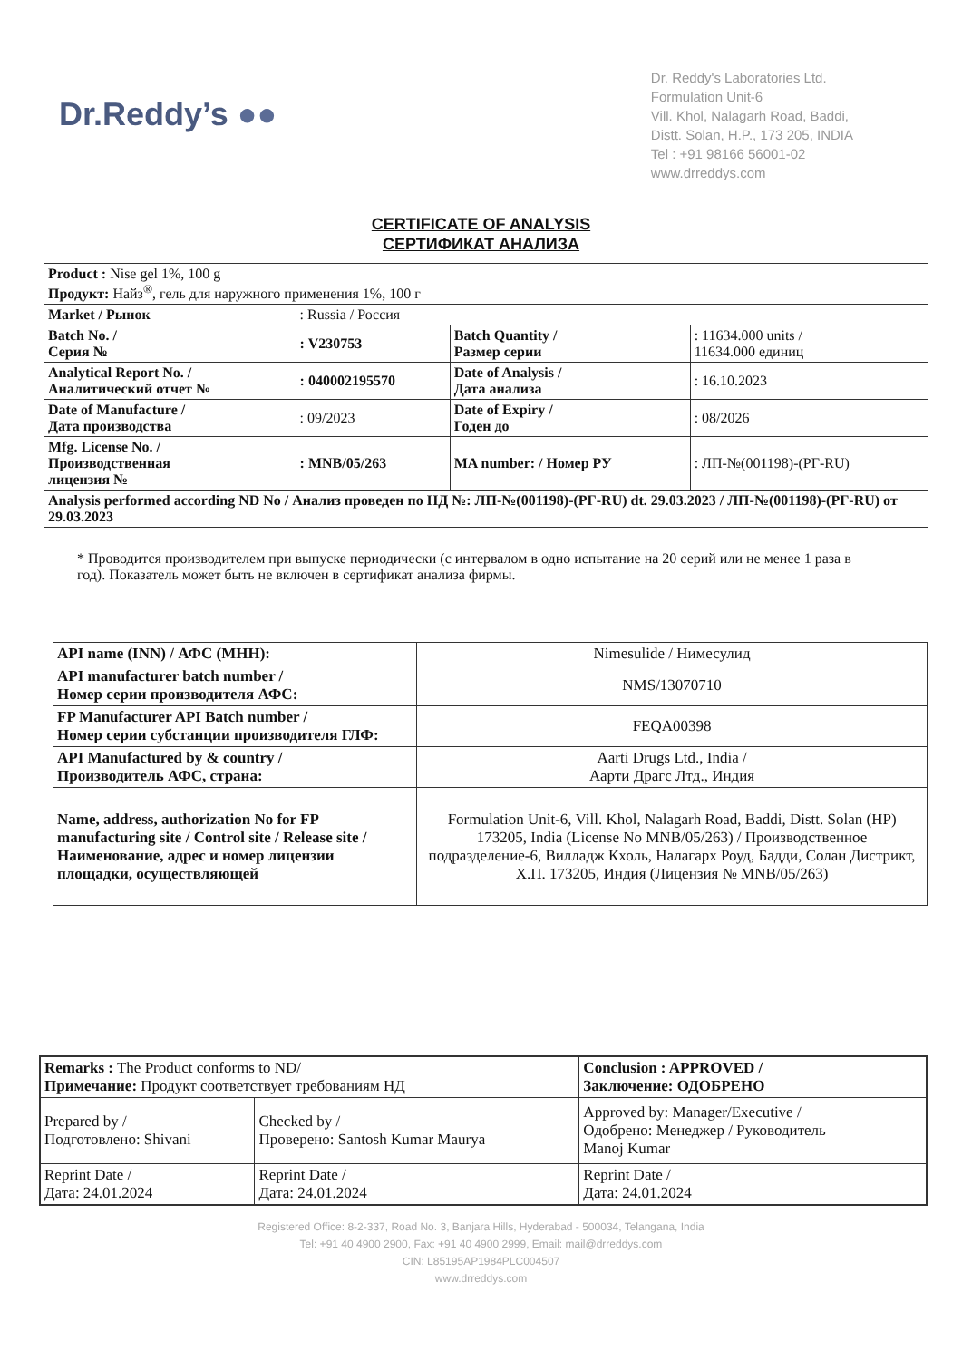Dr.Reddy’s ●●
Dr. Reddy's Laboratories Ltd.
Formulation Unit-6
Vill. Khol, Nalagarh Road, Baddi,
Distt. Solan, H.P., 173 205, INDIA
Tel : +91 98166 56001-02
www.drreddys.com
CERTIFICATE OF ANALYSIS
СЕРТИФИКАТ АНАЛИЗА
| Product : Nise gel 1%, 100 g Продукт: Найз<sup>®</sup>, гель для наружного применения 1%, 100 г | | | |
| Market / Рынок | : Russia / Россия | | |
| Batch No. / Серия № | : V230753 | Batch Quantity / Размер серии | : 11634.000 units / 11634.000 единиц |
| Analytical Report No. / Аналитический отчет № | : 040002195570 | Date of Analysis / Дата анализа | : 16.10.2023 |
| Date of Manufacture / Дата производства | : 09/2023 | Date of Expiry / Годен до | : 08/2026 |
| Mfg. License No. / Производственная лицензия № | : MNB/05/263 | MA number: / Номер РУ | : ЛП-№(001198)-(РГ-RU) |
| Analysis performed according ND No / Анализ проведен по НД №: ЛП-№(001198)-(РГ-RU) dt. 29.03.2023 / ЛП-№(001198)-(РГ-RU) от 29.03.2023 | | | |
* Проводится производителем при выпуске периодически (с интервалом в одно испытание на 20 серий или не менее 1 раза в год). Показатель может быть не включен в сертификат анализа фирмы.
| API name (INN) / АФС (МНН): | Nimesulide / Нимесулид |
| API manufacturer batch number / Номер серии производителя АФС: | NMS/13070710 |
| FP Manufacturer API Batch number / Номер серии субстанции производителя ГЛФ: | FEQA00398 |
| API Manufactured by & country / Производитель АФС, страна: | Aarti Drugs Ltd., India / Аарти Драгс Лтд., Индия |
| Name, address, authorization No for FP manufacturing site / Control site / Release site / Наименование, адрес и номер лицензии площадки, осуществляющей | Formulation Unit-6, Vill. Khol, Nalagarh Road, Baddi, Distt. Solan (HP) 173205, India (License No MNB/05/263) / Производственное подразделение-6, Вилладж Кхоль, Налагарх Роуд, Бадди, Солан Дистрикт, Х.П. 173205, Индия (Лицензия № MNB/05/263) |
| Remarks : The Product conforms to ND/ Примечание: Продукт соответствует требованиям НД | | Conclusion : APPROVED / Заключение: ОДОБРЕНО |
| Prepared by / Подготовлено: Shivani | Checked by / Проверено: Santosh Kumar Maurya | Approved by: Manager/Executive / Одобрено: Менеджер / Руководитель Manoj Kumar |
| Reprint Date / Дата: 24.01.2024 | Reprint Date / Дата: 24.01.2024 | Reprint Date / Дата: 24.01.2024 |
Registered Office: 8-2-337, Road No. 3, Banjara Hills, Hyderabad - 500034, Telangana, India
Tel: +91 40 4900 2900, Fax: +91 40 4900 2999, Email: mail@drreddys.com
CIN: L85195AP1984PLC004507
www.drreddys.com